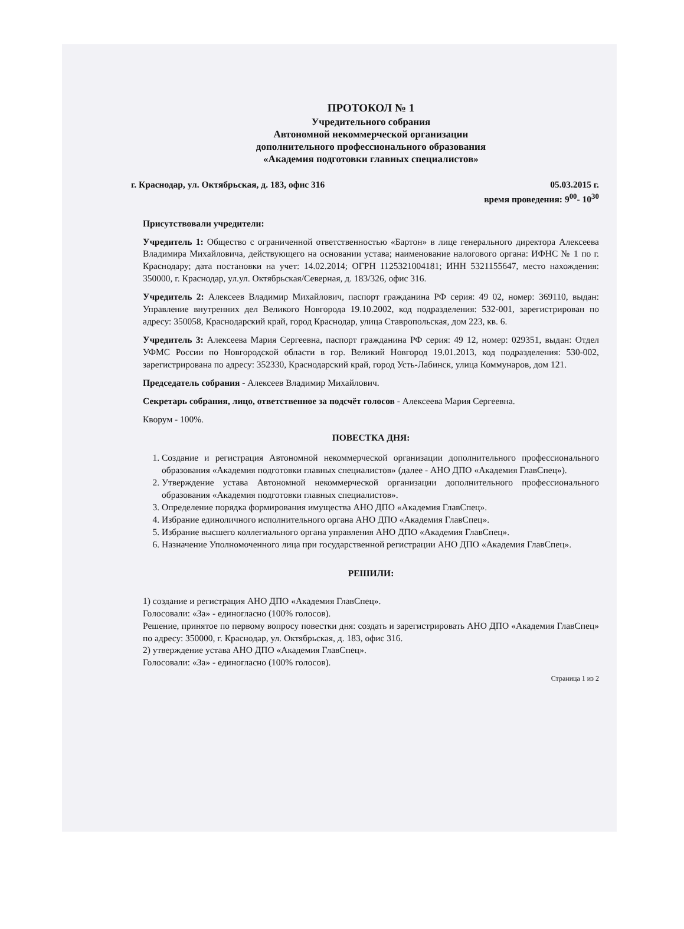ПРОТОКОЛ № 1
Учредительного собрания
Автономной некоммерческой организации
дополнительного профессионального образования
«Академия подготовки главных специалистов»
г. Краснодар, ул. Октябрьская, д. 183, офис 316 05.03.2015 г.
время проведения: 9<sup>00</sup>- 10<sup>30</sup>
Присутствовали учредители:
Учредитель 1: Общество с ограниченной ответственностью «Бартон» в лице генерального директора Алексеева Владимира Михайловича, действующего на основании устава; наименование налогового органа: ИФНС № 1 по г. Краснодару; дата постановки на учет: 14.02.2014; ОГРН 1125321004181; ИНН 5321155647, место нахождения: 350000, г. Краснодар, ул.ул. Октябрьская/Северная, д. 183/326, офис 316.
Учредитель 2: Алексеев Владимир Михайлович, паспорт гражданина РФ серия: 49 02, номер: 369110, выдан: Управление внутренних дел Великого Новгорода 19.10.2002, код подразделения: 532-001, зарегистрирован по адресу: 350058, Краснодарский край, город Краснодар, улица Ставропольская, дом 223, кв. 6.
Учредитель 3: Алексеева Мария Сергеевна, паспорт гражданина РФ серия: 49 12, номер: 029351, выдан: Отдел УФМС России по Новгородской области в гор. Великий Новгород 19.01.2013, код подразделения: 530-002, зарегистрирована по адресу: 352330, Краснодарский край, город Усть-Лабинск, улица Коммунаров, дом 121.
Председатель собрания - Алексеев Владимир Михайлович.
Секретарь собрания, лицо, ответственное за подсчёт голосов - Алексеева Мария Сергеевна.
Кворум - 100%.
ПОВЕСТКА ДНЯ:
1. Создание и регистрация Автономной некоммерческой организации дополнительного профессионального образования «Академия подготовки главных специалистов» (далее - АНО ДПО «Академия ГлавСпец»).
2. Утверждение устава Автономной некоммерческой организации дополнительного профессионального образования «Академия подготовки главных специалистов».
3. Определение порядка формирования имущества АНО ДПО «Академия ГлавСпец».
4. Избрание единоличного исполнительного органа АНО ДПО «Академия ГлавСпец».
5. Избрание высшего коллегиального органа управления АНО ДПО «Академия ГлавСпец».
6. Назначение Уполномоченного лица при государственной регистрации АНО ДПО «Академия ГлавСпец».
РЕШИЛИ:
1) создание и регистрация АНО ДПО «Академия ГлавСпец».
Голосовали: «За» - единогласно (100% голосов).
Решение, принятое по первому вопросу повестки дня: создать и зарегистрировать АНО ДПО «Академия ГлавСпец» по адресу: 350000, г. Краснодар, ул. Октябрьская, д. 183, офис 316.
2) утверждение устава АНО ДПО «Академия ГлавСпец».
Голосовали: «За» - единогласно (100% голосов).
Страница 1 из 2